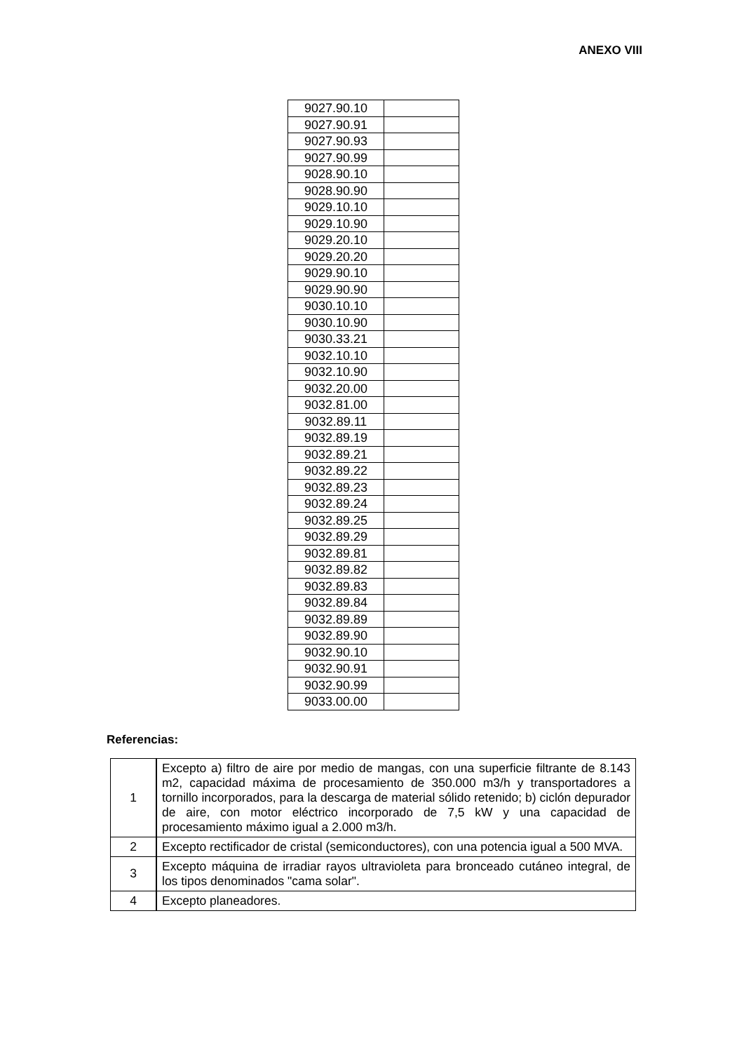ANEXO VIII
| 9027.90.10 | |
| 9027.90.91 | |
| 9027.90.93 | |
| 9027.90.99 | |
| 9028.90.10 | |
| 9028.90.90 | |
| 9029.10.10 | |
| 9029.10.90 | |
| 9029.20.10 | |
| 9029.20.20 | |
| 9029.90.10 | |
| 9029.90.90 | |
| 9030.10.10 | |
| 9030.10.90 | |
| 9030.33.21 | |
| 9032.10.10 | |
| 9032.10.90 | |
| 9032.20.00 | |
| 9032.81.00 | |
| 9032.89.11 | |
| 9032.89.19 | |
| 9032.89.21 | |
| 9032.89.22 | |
| 9032.89.23 | |
| 9032.89.24 | |
| 9032.89.25 | |
| 9032.89.29 | |
| 9032.89.81 | |
| 9032.89.82 | |
| 9032.89.83 | |
| 9032.89.84 | |
| 9032.89.89 | |
| 9032.89.90 | |
| 9032.90.10 | |
| 9032.90.91 | |
| 9032.90.99 | |
| 9033.00.00 | |
Referencias:
| 1 | Excepto a) filtro de aire por medio de mangas, con una superficie filtrante de 8.143 m2, capacidad máxima de procesamiento de 350.000 m3/h y transportadores a tornillo incorporados, para la descarga de material sólido retenido; b) ciclón depurador de aire, con motor eléctrico incorporado de 7,5 kW y una capacidad de procesamiento máximo igual a 2.000 m3/h. |
| 2 | Excepto rectificador de cristal (semiconductores), con una potencia igual a 500 MVA. |
| 3 | Excepto máquina de irradiar rayos ultravioleta para bronceado cutáneo integral, de los tipos denominados "cama solar". |
| 4 | Excepto planeadores. |